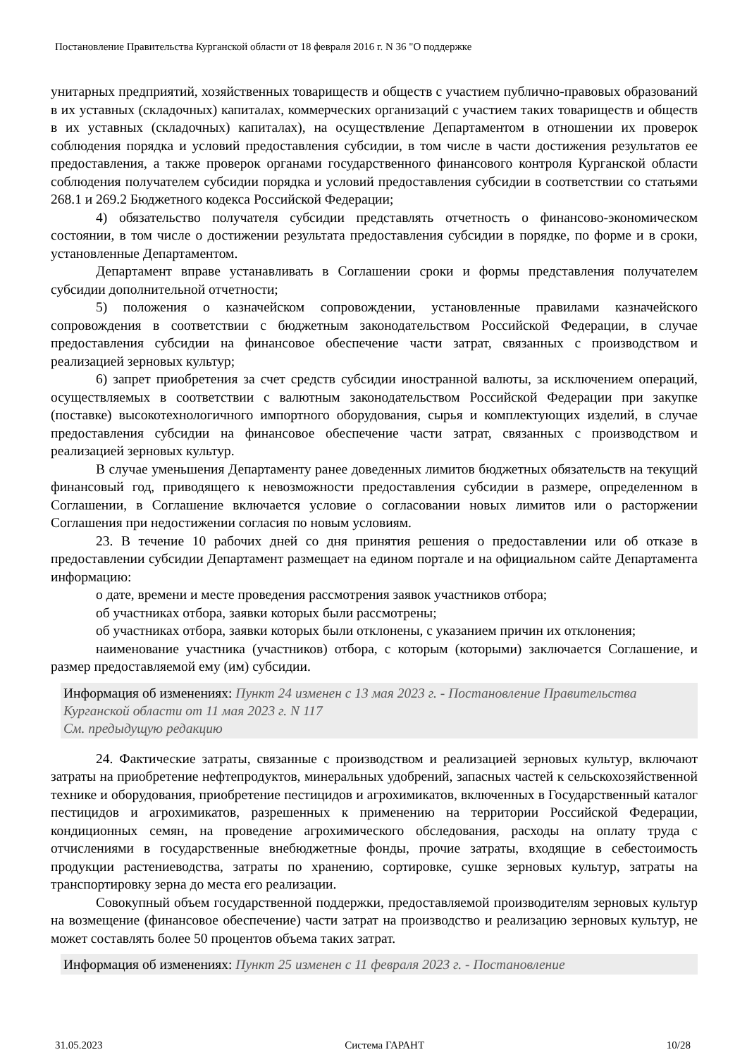Постановление Правительства Курганской области от 18 февраля 2016 г. N 36 "О поддержке
унитарных предприятий, хозяйственных товариществ и обществ с участием публично-правовых образований в их уставных (складочных) капиталах, коммерческих организаций с участием таких товариществ и обществ в их уставных (складочных) капиталах), на осуществление Департаментом в отношении их проверок соблюдения порядка и условий предоставления субсидии, в том числе в части достижения результатов ее предоставления, а также проверок органами государственного финансового контроля Курганской области соблюдения получателем субсидии порядка и условий предоставления субсидии в соответствии со статьями 268.1 и 269.2 Бюджетного кодекса Российской Федерации;
4) обязательство получателя субсидии представлять отчетность о финансово-экономическом состоянии, в том числе о достижении результата предоставления субсидии в порядке, по форме и в сроки, установленные Департаментом.
Департамент вправе устанавливать в Соглашении сроки и формы представления получателем субсидии дополнительной отчетности;
5) положения о казначейском сопровождении, установленные правилами казначейского сопровождения в соответствии с бюджетным законодательством Российской Федерации, в случае предоставления субсидии на финансовое обеспечение части затрат, связанных с производством и реализацией зерновых культур;
6) запрет приобретения за счет средств субсидии иностранной валюты, за исключением операций, осуществляемых в соответствии с валютным законодательством Российской Федерации при закупке (поставке) высокотехнологичного импортного оборудования, сырья и комплектующих изделий, в случае предоставления субсидии на финансовое обеспечение части затрат, связанных с производством и реализацией зерновых культур.
В случае уменьшения Департаменту ранее доведенных лимитов бюджетных обязательств на текущий финансовый год, приводящего к невозможности предоставления субсидии в размере, определенном в Соглашении, в Соглашение включается условие о согласовании новых лимитов или о расторжении Соглашения при недостижении согласия по новым условиям.
23. В течение 10 рабочих дней со дня принятия решения о предоставлении или об отказе в предоставлении субсидии Департамент размещает на едином портале и на официальном сайте Департамента информацию:
о дате, времени и месте проведения рассмотрения заявок участников отбора;
об участниках отбора, заявки которых были рассмотрены;
об участниках отбора, заявки которых были отклонены, с указанием причин их отклонения;
наименование участника (участников) отбора, с которым (которыми) заключается Соглашение, и размер предоставляемой ему (им) субсидии.
Информация об изменениях: Пункт 24 изменен с 13 мая 2023 г. - Постановление Правительства Курганской области от 11 мая 2023 г. N 117
См. предыдущую редакцию
24. Фактические затраты, связанные с производством и реализацией зерновых культур, включают затраты на приобретение нефтепродуктов, минеральных удобрений, запасных частей к сельскохозяйственной технике и оборудования, приобретение пестицидов и агрохимикатов, включенных в Государственный каталог пестицидов и агрохимикатов, разрешенных к применению на территории Российской Федерации, кондиционных семян, на проведение агрохимического обследования, расходы на оплату труда с отчислениями в государственные внебюджетные фонды, прочие затраты, входящие в себестоимость продукции растениеводства, затраты по хранению, сортировке, сушке зерновых культур, затраты на транспортировку зерна до места его реализации.
Совокупный объем государственной поддержки, предоставляемой производителям зерновых культур на возмещение (финансовое обеспечение) части затрат на производство и реализацию зерновых культур, не может составлять более 50 процентов объема таких затрат.
Информация об изменениях: Пункт 25 изменен с 11 февраля 2023 г. - Постановление
31.05.2023 Система ГАРАНТ 10/28